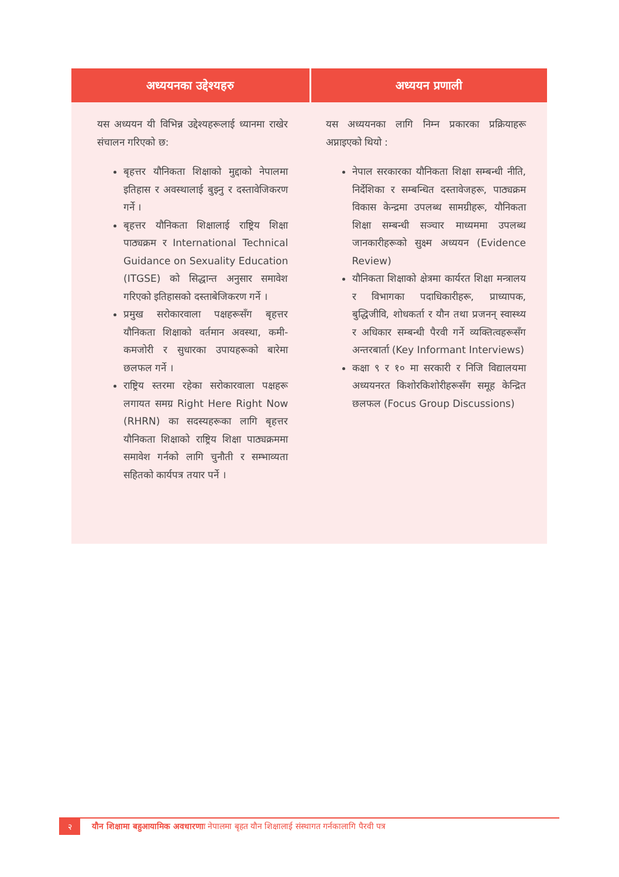अध्ययनका उद्देश्यहरु
यस अध्ययन यी विभिन्न उद्देश्यहरूलाई ध्यानमा राखेर संचालन गरिएको छ:
बृहत्तर यौनिकता शिक्षाको मुद्दाको नेपालमा इतिहास र अवस्थालाई बुझ्नु र दस्तावेजिकरण गर्ने ।
बृहत्तर यौनिकता शिक्षालाई राष्ट्रिय शिक्षा पाठ्यक्रम र International Technical Guidance on Sexuality Education (ITGSE) को सिद्धान्त अनुसार समावेश गरिएको इतिहासको दस्ताबेजिकरण गर्ने ।
प्रमुख सरोकारवाला पक्षहरूसँग बृहत्तर यौनिकता शिक्षाको वर्तमान अवस्था, कमी-कमजोरी र सुधारका उपायहरूको बारेमा छलफल गर्ने ।
राष्ट्रिय स्तरमा रहेका सरोकारवाला पक्षहरू लगायत समग्र Right Here Right Now (RHRN) का सदस्यहरूका लागि बृहत्तर यौनिकता शिक्षाको राष्ट्रिय शिक्षा पाठ्यक्रममा समावेश गर्नको लागि चुनौती र सम्भाव्यता सहितको कार्यपत्र तयार पर्ने ।
अध्ययन प्रणाली
यस अध्ययनका लागि निम्न प्रकारका प्रक्रियाहरू अप्नाइएको थियो :
नेपाल सरकारका यौनिकता शिक्षा सम्बन्धी नीति, निर्देशिका र सम्बन्धित दस्तावेजहरू, पाठ्यक्रम विकास केन्द्रमा उपलब्ध सामग्रीहरू, यौनिकता शिक्षा सम्बन्धी सञ्चार माध्यममा उपलब्ध जानकारीहरूको सुक्ष्म अध्ययन (Evidence Review)
यौनिकता शिक्षाको क्षेत्रमा कार्यरत शिक्षा मन्त्रालय र विभागका पदाधिकारीहरू, प्राध्यापक, बुद्धिजीवि, शोधकर्ता र यौन तथा प्रजनन् स्वास्थ्य र अधिकार सम्बन्धी पैरवी गर्ने व्यक्तित्वहरूसँग अन्तरबार्ता (Key Informant Interviews)
कक्षा ९ र १० मा सरकारी र निजि विद्यालयमा अध्ययनरत किशोरकिशोरीहरूसँग समूह केन्द्रित छलफल (Focus Group Discussions)
२
यौन शिक्षामा बहुआयामिक अवधारणाः नेपालमा बृहत यौन शिक्षालाई संस्थागत गर्नकालागि पैरवी पत्र